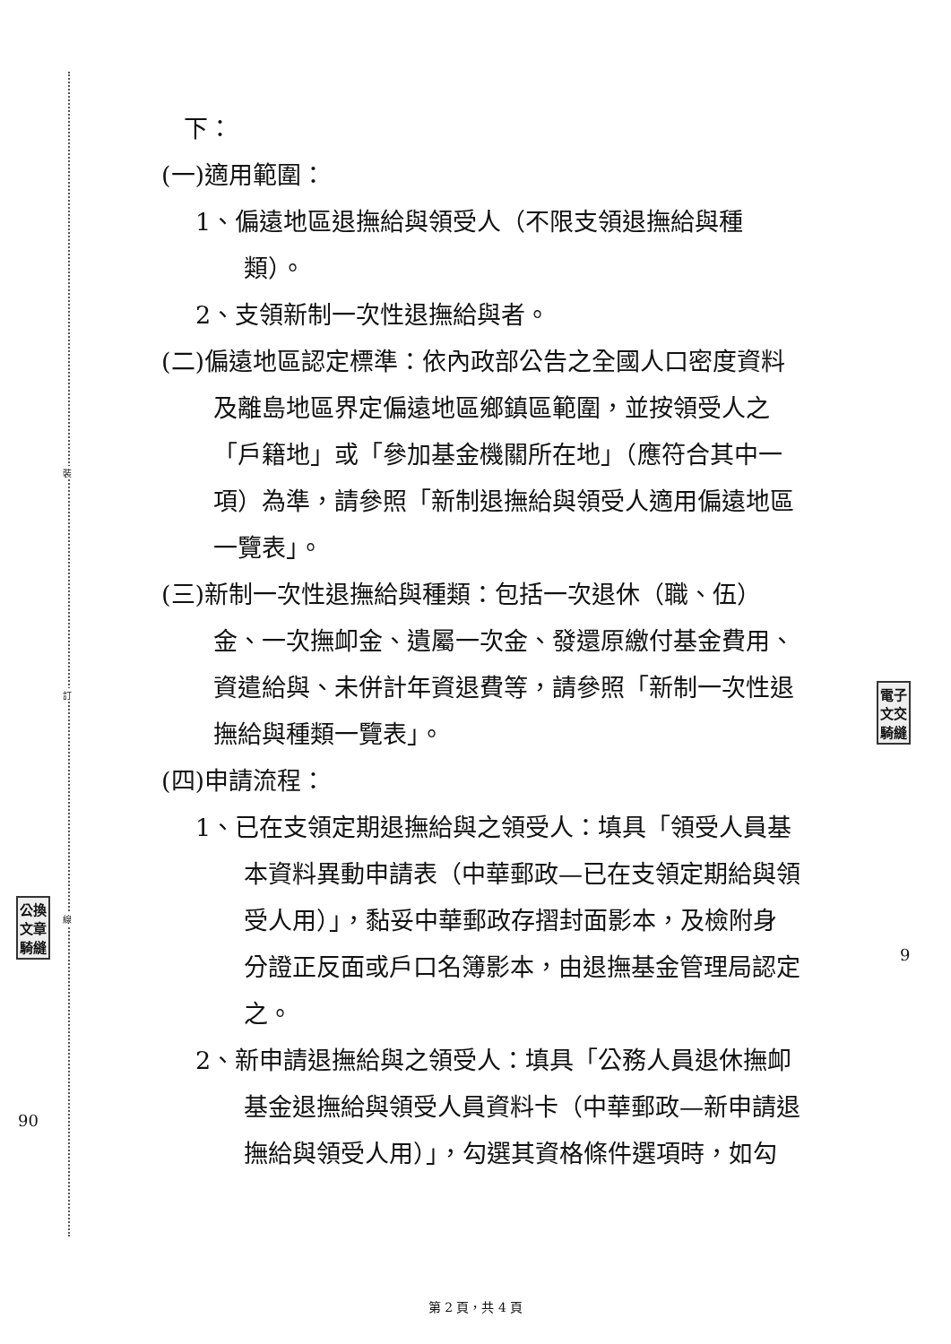裝
訂
線
下：
(一)適用範圍：
1、偏遠地區退撫給與領受人（不限支領退撫給與種
類）。
2、支領新制一次性退撫給與者。
(二)偏遠地區認定標準：依內政部公告之全國人口密度資料
及離島地區界定偏遠地區鄉鎮區範圍，並按領受人之
「戶籍地」或「參加基金機關所在地」（應符合其中一
項）為準，請參照「新制退撫給與領受人適用偏遠地區
一覽表」。
(三)新制一次性退撫給與種類：包括一次退休（職、伍）
金、一次撫卹金、遺屬一次金、發還原繳付基金費用、
資遣給與、未併計年資退費等，請參照「新制一次性退
撫給與種類一覽表」。
(四)申請流程：
1、已在支領定期退撫給與之領受人：填具「領受人員基
本資料異動申請表（中華郵政—已在支領定期給與領
受人用）」，黏妥中華郵政存摺封面影本，及檢附身
分證正反面或戶口名簿影本，由退撫基金管理局認定
之。
2、新申請退撫給與之領受人：填具「公務人員退休撫卹
基金退撫給與領受人員資料卡（中華郵政—新申請退
撫給與領受人用）」，勾選其資格條件選項時，如勾
電子
文交
騎縫
公換
文章
騎縫
90
9
第 2 頁，共 4 頁